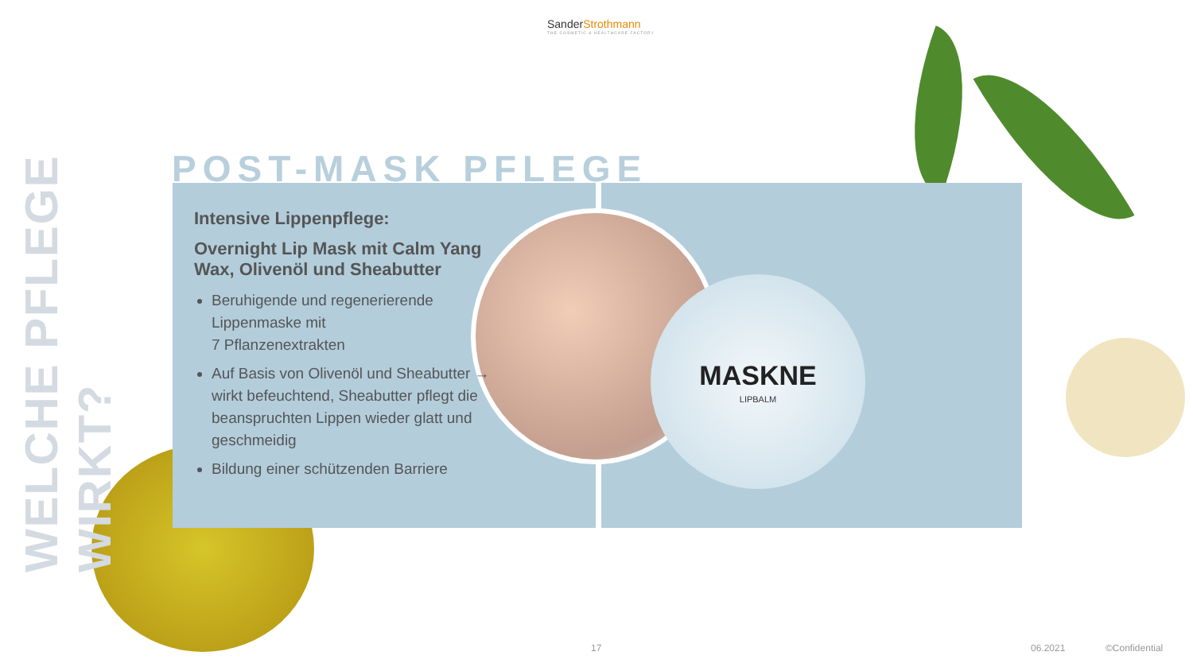WELCHE PFLEGE WIRKT?
SanderStrothmann
THE COSMETIC & HEALTHCARE FACTORY
POST-MASK PFLEGE
MASKNE
LIPBALM
Intensive Lippenpflege:
Overnight Lip Mask mit Calm Yang Wax, Olivenöl und Sheabutter
Beruhigende und regenerierende Lippenmaske mit
7 Pflanzenextrakten
Auf Basis von Olivenöl und Sheabutter → wirkt befeuchtend, Sheabutter pflegt die beanspruchten Lippen wieder glatt und geschmeidig
Bildung einer schützenden Barriere
17 06.2021 ©Confidential